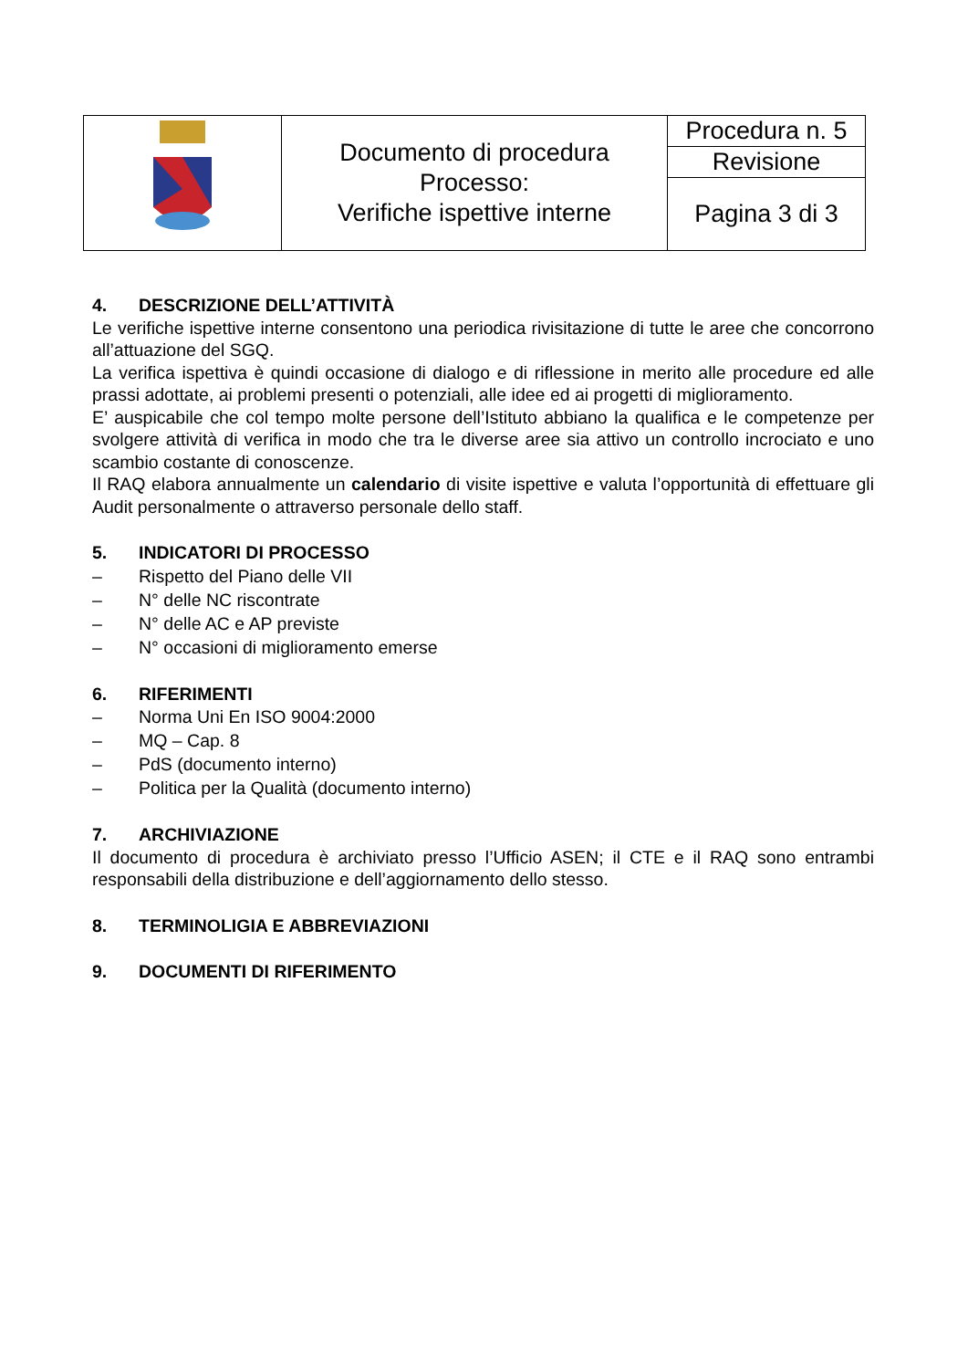| | Documento di procedura Processo: Verifiche ispettive interne | Procedura n. 5 |
| | | Revisione |
| | | Pagina 3 di 3 |
4. DESCRIZIONE DELL’ATTIVITÀ
Le verifiche ispettive interne consentono una periodica rivisitazione di tutte le aree che concorrono all’attuazione del SGQ.
La verifica ispettiva è quindi occasione di dialogo e di riflessione in merito alle procedure ed alle prassi adottate, ai problemi presenti o potenziali, alle idee ed ai progetti di miglioramento.
E’ auspicabile che col tempo molte persone dell’Istituto abbiano la qualifica e le competenze per svolgere attività di verifica in modo che tra le diverse aree sia attivo un controllo incrociato e uno scambio costante di conoscenze.
Il RAQ elabora annualmente un calendario di visite ispettive e valuta l’opportunità di effettuare gli Audit personalmente o attraverso personale dello staff.
5. INDICATORI DI PROCESSO
– Rispetto del Piano delle VII
– N° delle NC riscontrate
– N° delle AC e AP previste
– N° occasioni di miglioramento emerse
6. RIFERIMENTI
– Norma Uni En ISO 9004:2000
– MQ – Cap. 8
– PdS (documento interno)
– Politica per la Qualità (documento interno)
7. ARCHIVIAZIONE
Il documento di procedura è archiviato presso l’Ufficio ASEN; il CTE e il RAQ sono entrambi responsabili della distribuzione e dell’aggiornamento dello stesso.
8. TERMINOLIGIA E ABBREVIAZIONI
9. DOCUMENTI DI RIFERIMENTO